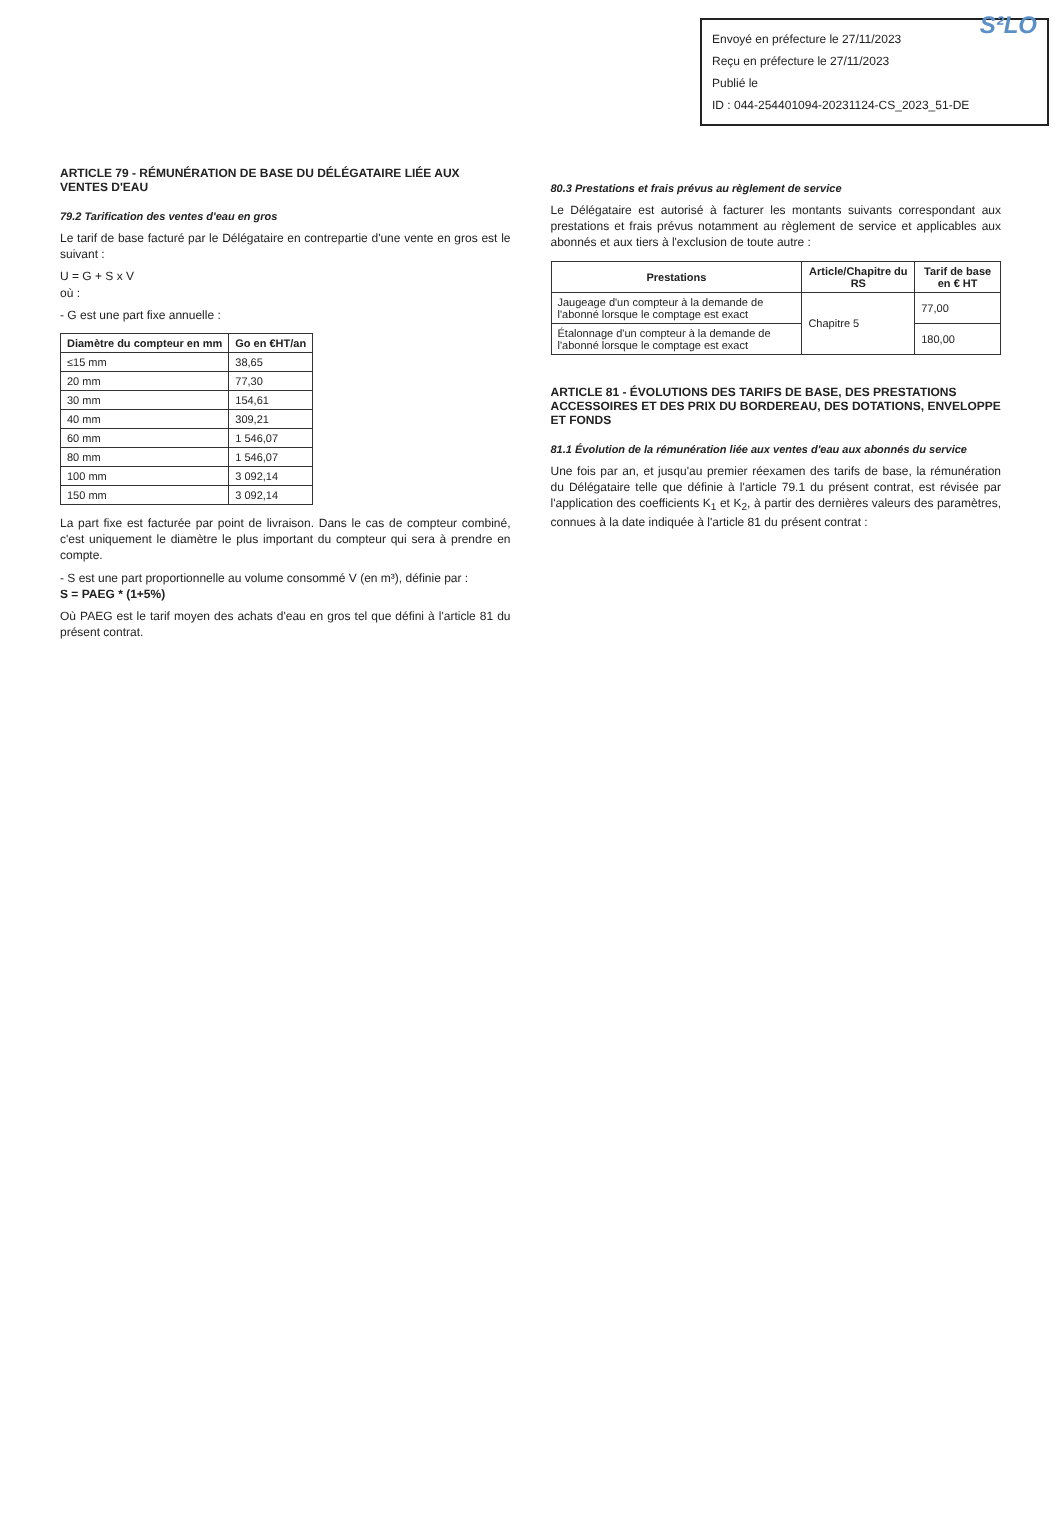S²LO Envoyé en préfecture le 27/11/2023
Reçu en préfecture le 27/11/2023
Publié le
ID : 044-254401094-20231124-CS_2023_51-DE
ARTICLE 79 - RÉMUNÉRATION DE BASE DU DÉLÉGATAIRE LIÉE AUX VENTES D'EAU
79.2 Tarification des ventes d'eau en gros
Le tarif de base facturé par le Délégataire en contrepartie d'une vente en gros est le suivant :
U = G + S x V
où :
- G est une part fixe annuelle :
| Diamètre du compteur en mm | Go en €HT/an |
| --- | --- |
| ≤15 mm | 38,65 |
| 20 mm | 77,30 |
| 30 mm | 154,61 |
| 40 mm | 309,21 |
| 60 mm | 1 546,07 |
| 80 mm | 1 546,07 |
| 100 mm | 3 092,14 |
| 150 mm | 3 092,14 |
La part fixe est facturée par point de livraison. Dans le cas de compteur combiné, c'est uniquement le diamètre le plus important du compteur qui sera à prendre en compte.
- S est une part proportionnelle au volume consommé V (en m³), définie par :
S = PAEG * (1+5%)
Où PAEG est le tarif moyen des achats d'eau en gros tel que défini à l'article 81 du présent contrat.
80.3 Prestations et frais prévus au règlement de service
Le Délégataire est autorisé à facturer les montants suivants correspondant aux prestations et frais prévus notamment au règlement de service et applicables aux abonnés et aux tiers à l'exclusion de toute autre :
| Prestations | Article/Chapitre du RS | Tarif de base en € HT |
| --- | --- | --- |
| Jaugeage d'un compteur à la demande de l'abonné lorsque le comptage est exact | Chapitre 5 | 77,00 |
| Étalonnage d'un compteur à la demande de l'abonné lorsque le comptage est exact | | 180,00 |
ARTICLE 81 - ÉVOLUTIONS DES TARIFS DE BASE, DES PRESTATIONS ACCESSOIRES ET DES PRIX DU BORDEREAU, DES DOTATIONS, ENVELOPPE ET FONDS
81.1 Évolution de la rémunération liée aux ventes d'eau aux abonnés du service
Une fois par an, et jusqu'au premier réexamen des tarifs de base, la rémunération du Délégataire telle que définie à l'article 79.1 du présent contrat, est révisée par l'application des coefficients K<sub>1</sub> et K<sub>2</sub>, à partir des dernières valeurs des paramètres, connues à la date indiquée à l'article 81 du présent contrat :